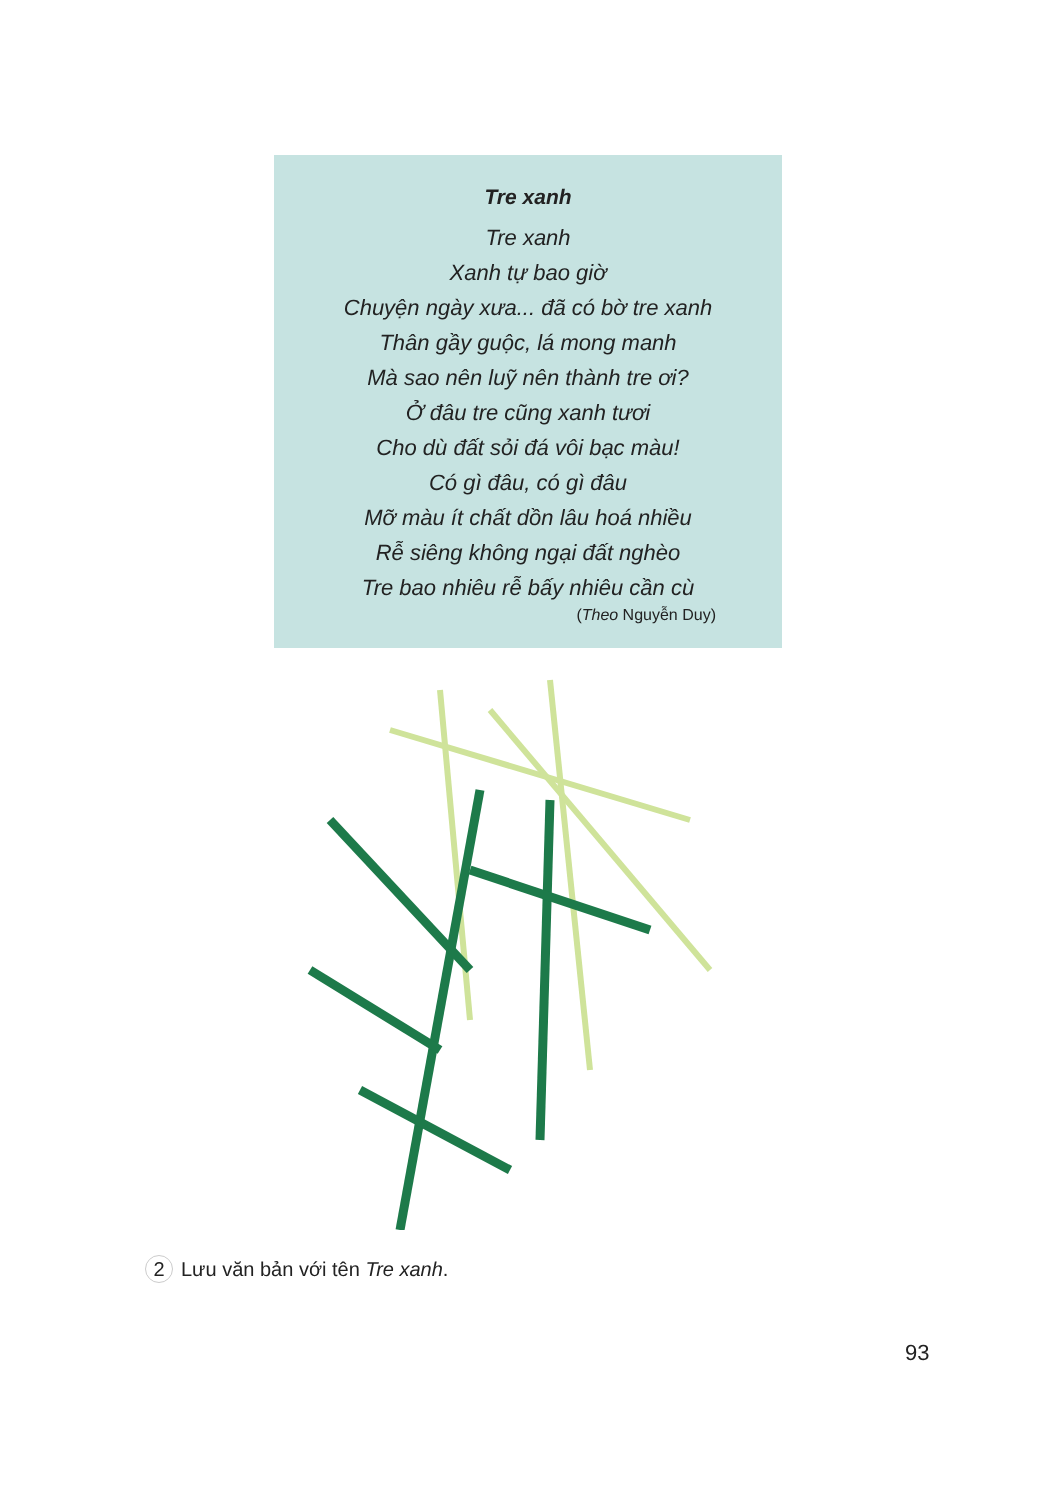Tre xanh
Tre xanh
Xanh tự bao giờ
Chuyện ngày xưa... đã có bờ tre xanh
Thân gầy guộc, lá mong manh
Mà sao nên luỹ nên thành tre ơi?
Ở đâu tre cũng xanh tươi
Cho dù đất sỏi đá vôi bạc màu!
Có gì đâu, có gì đâu
Mỡ màu ít chất dồn lâu hoá nhiều
Rễ siêng không ngại đất nghèo
Tre bao nhiêu rễ bấy nhiêu cần cù
(Theo Nguyễn Duy)
2 Lưu văn bản với tên Tre xanh.
93